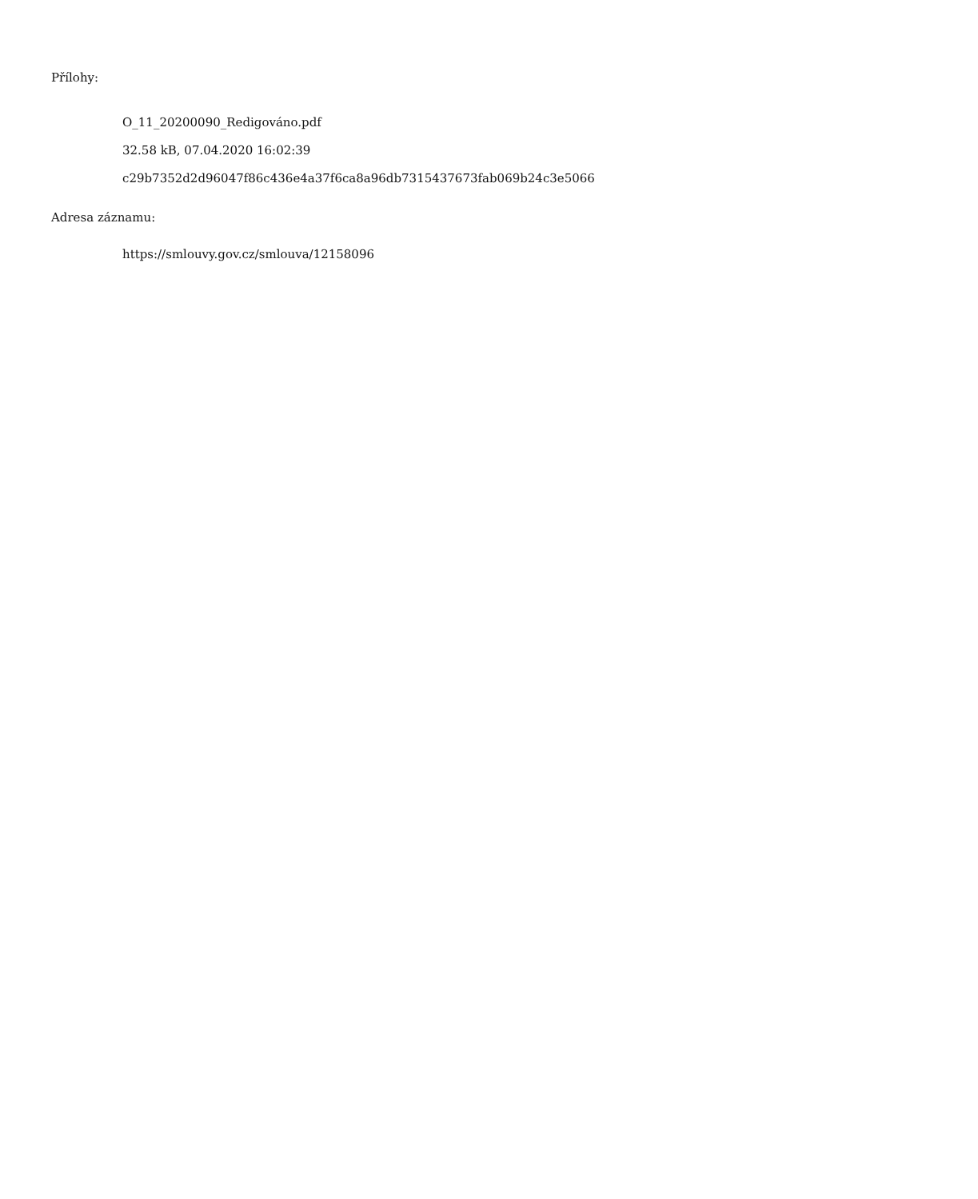Přílohy:
O_11_20200090_Redigováno.pdf
32.58 kB, 07.04.2020 16:02:39
c29b7352d2d96047f86c436e4a37f6ca8a96db7315437673fab069b24c3e5066
Adresa záznamu:
https://smlouvy.gov.cz/smlouva/12158096